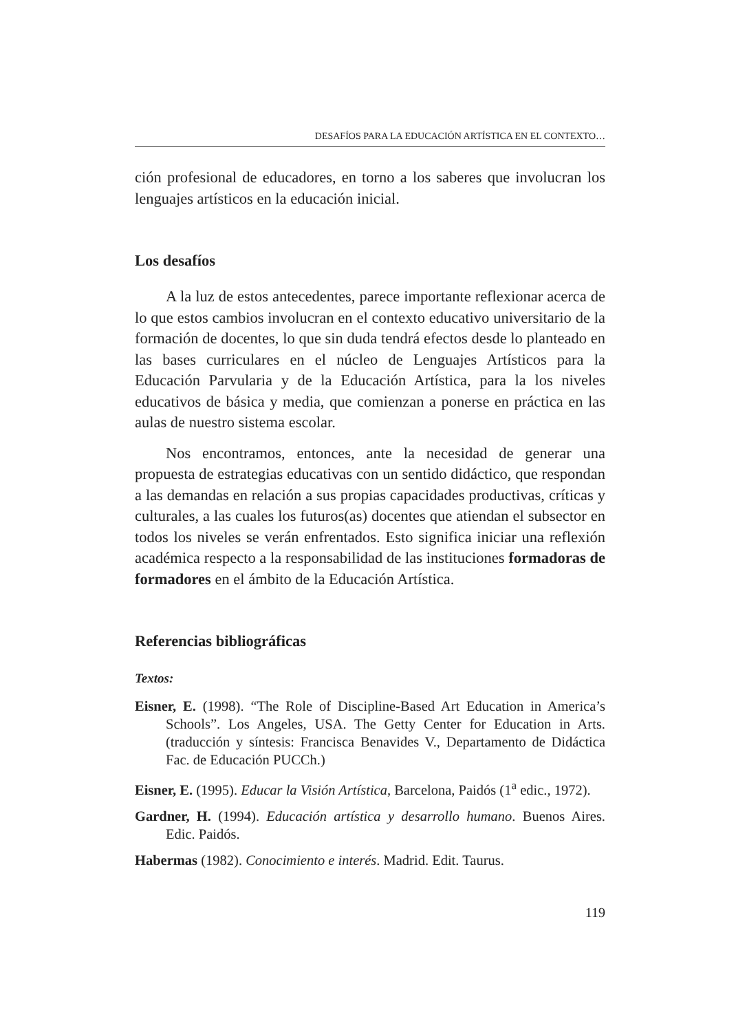DESAFÍOS PARA LA EDUCACIÓN ARTÍSTICA EN EL CONTEXTO…
ción profesional de educadores, en torno a los saberes que involucran los lenguajes artísticos en la educación inicial.
Los desafíos
A la luz de estos antecedentes, parece importante reflexionar acerca de lo que estos cambios involucran en el contexto educativo universitario de la formación de docentes, lo que sin duda tendrá efectos desde lo planteado en las bases curriculares en el núcleo de Lenguajes Artísticos para la Educación Parvularia y de la Educación Artística, para la los niveles educativos de básica y media, que comienzan a ponerse en práctica en las aulas de nuestro sistema escolar.
Nos encontramos, entonces, ante la necesidad de generar una propuesta de estrategias educativas con un sentido didáctico, que respondan a las demandas en relación a sus propias capacidades productivas, críticas y culturales, a las cuales los futuros(as) docentes que atiendan el subsector en todos los niveles se verán enfrentados. Esto significa iniciar una reflexión académica respecto a la responsabilidad de las instituciones formadoras de formadores en el ámbito de la Educación Artística.
Referencias bibliográficas
Textos:
Eisner, E. (1998). “The Role of Discipline-Based Art Education in America’s Schools”. Los Angeles, USA. The Getty Center for Education in Arts. (traducción y síntesis: Francisca Benavides V., Departamento de Didáctica Fac. de Educación PUCCh.)
Eisner, E. (1995). Educar la Visión Artística, Barcelona, Paidós (1<sup>a</sup> edic., 1972).
Gardner, H. (1994). Educación artística y desarrollo humano. Buenos Aires. Edic. Paidós.
Habermas (1982). Conocimiento e interés. Madrid. Edit. Taurus.
119